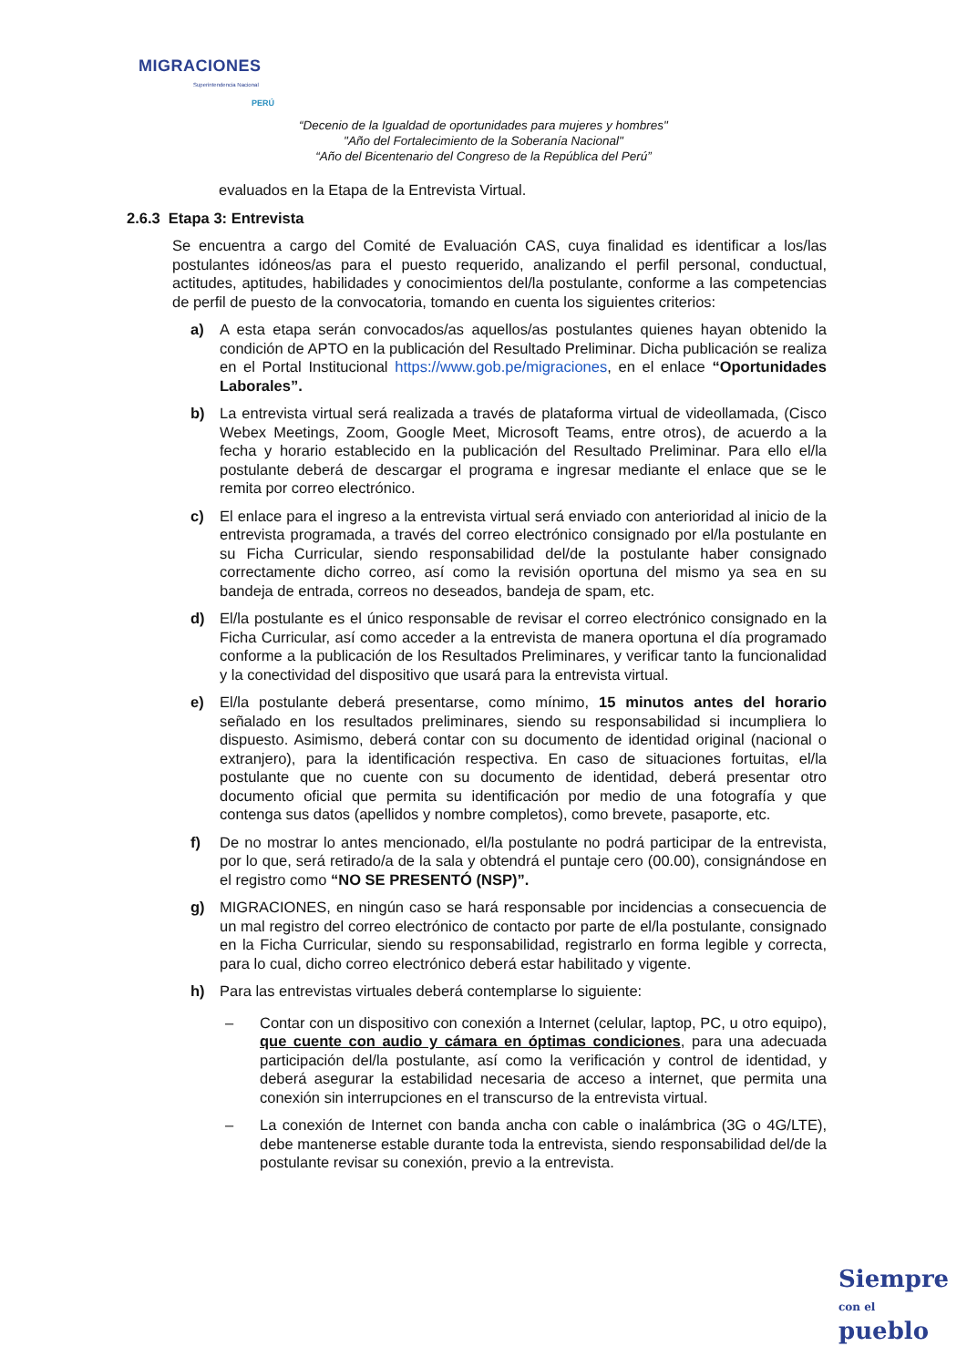MIGRACIONES
Superintendencia Nacional
PERÚ
“Decenio de la Igualdad de oportunidades para mujeres y hombres"
"Año del Fortalecimiento de la Soberanía Nacional"
“Año del Bicentenario del Congreso de la República del Perú”
evaluados en la Etapa de la Entrevista Virtual.
2.6.3 Etapa 3: Entrevista
Se encuentra a cargo del Comité de Evaluación CAS, cuya finalidad es identificar a los/las postulantes idóneos/as para el puesto requerido, analizando el perfil personal, conductual, actitudes, aptitudes, habilidades y conocimientos del/la postulante, conforme a las competencias de perfil de puesto de la convocatoria, tomando en cuenta los siguientes criterios:
a) A esta etapa serán convocados/as aquellos/as postulantes quienes hayan obtenido la condición de APTO en la publicación del Resultado Preliminar. Dicha publicación se realiza en el Portal Institucional https://www.gob.pe/migraciones, en el enlace “Oportunidades Laborales”.
b) La entrevista virtual será realizada a través de plataforma virtual de videollamada, (Cisco Webex Meetings, Zoom, Google Meet, Microsoft Teams, entre otros), de acuerdo a la fecha y horario establecido en la publicación del Resultado Preliminar. Para ello el/la postulante deberá de descargar el programa e ingresar mediante el enlace que se le remita por correo electrónico.
c) El enlace para el ingreso a la entrevista virtual será enviado con anterioridad al inicio de la entrevista programada, a través del correo electrónico consignado por el/la postulante en su Ficha Curricular, siendo responsabilidad del/de la postulante haber consignado correctamente dicho correo, así como la revisión oportuna del mismo ya sea en su bandeja de entrada, correos no deseados, bandeja de spam, etc.
d) El/la postulante es el único responsable de revisar el correo electrónico consignado en la Ficha Curricular, así como acceder a la entrevista de manera oportuna el día programado conforme a la publicación de los Resultados Preliminares, y verificar tanto la funcionalidad y la conectividad del dispositivo que usará para la entrevista virtual.
e) El/la postulante deberá presentarse, como mínimo, 15 minutos antes del horario señalado en los resultados preliminares, siendo su responsabilidad si incumpliera lo dispuesto. Asimismo, deberá contar con su documento de identidad original (nacional o extranjero), para la identificación respectiva. En caso de situaciones fortuitas, el/la postulante que no cuente con su documento de identidad, deberá presentar otro documento oficial que permita su identificación por medio de una fotografía y que contenga sus datos (apellidos y nombre completos), como brevete, pasaporte, etc.
f) De no mostrar lo antes mencionado, el/la postulante no podrá participar de la entrevista, por lo que, será retirado/a de la sala y obtendrá el puntaje cero (00.00), consignándose en el registro como “NO SE PRESENTÓ (NSP)”.
g) MIGRACIONES, en ningún caso se hará responsable por incidencias a consecuencia de un mal registro del correo electrónico de contacto por parte de el/la postulante, consignado en la Ficha Curricular, siendo su responsabilidad, registrarlo en forma legible y correcta, para lo cual, dicho correo electrónico deberá estar habilitado y vigente.
h) Para las entrevistas virtuales deberá contemplarse lo siguiente:
– Contar con un dispositivo con conexión a Internet (celular, laptop, PC, u otro equipo), que cuente con audio y cámara en óptimas condiciones, para una adecuada participación del/la postulante, así como la verificación y control de identidad, y deberá asegurar la estabilidad necesaria de acceso a internet, que permita una conexión sin interrupciones en el transcurso de la entrevista virtual.
– La conexión de Internet con banda ancha con cable o inalámbrica (3G o 4G/LTE), debe mantenerse estable durante toda la entrevista, siendo responsabilidad del/de la postulante revisar su conexión, previo a la entrevista.
Siempre
con el pueblo